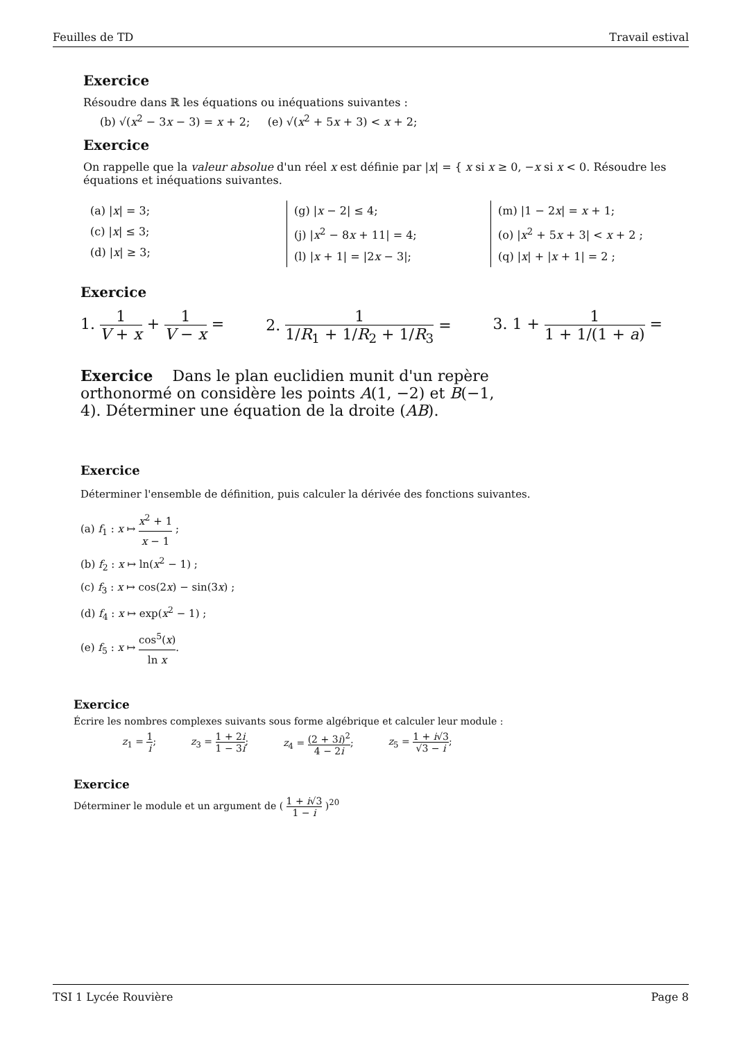Feuilles de TD Travail estival
Exercice
Résoudre dans ℝ les équations ou inéquations suivantes :
(b) √(x<sup>2</sup> − 3x − 3) = x + 2; (e) √(x<sup>2</sup> + 5x + 3) < x + 2;
Exercice
On rappelle que la valeur absolue d'un réel x est définie par |x| = { x si x ≥ 0, −x si x < 0. Résoudre les équations et inéquations suivantes.
(a) |x| = 3;
(c) |x| ≤ 3;
(d) |x| ≥ 3;
(g) |x − 2| ≤ 4;
(j) |x<sup>2</sup> − 8x + 11| = 4;
(l) |x + 1| = |2x − 3|;
(m) |1 − 2x| = x + 1;
(o) |x<sup>2</sup> + 5x + 3| < x + 2 ;
(q) |x| + |x + 1| = 2 ;
Exercice
1. 1 V + x + 1 V − x = 2. 1 1/R<sub>1</sub> + 1/R<sub>2</sub> + 1/R<sub>3</sub> = 3. 1 + 1 1 + 1/(1 + a) =
Exercice Dans le plan euclidien munit d'un repère orthonormé on considère les points A(1, −2) et B(−1, 4). Déterminer une équation de la droite (AB).
Exercice
Déterminer l'ensemble de définition, puis calculer la dérivée des fonctions suivantes.
(a) f<sub>1</sub> : x ↦ x<sup>2</sup> + 1 x − 1 ;
(b) f<sub>2</sub> : x ↦ ln(x<sup>2</sup> − 1) ;
(c) f<sub>3</sub> : x ↦ cos(2x) − sin(3x) ;
(d) f<sub>4</sub> : x ↦ exp(x<sup>2</sup> − 1) ;
(e) f<sub>5</sub> : x ↦ cos<sup>5</sup>(x) ln x.
Exercice
Écrire les nombres complexes suivants sous forme algébrique et calculer leur module :
z<sub>1</sub> = 1 i; z<sub>3</sub> = 1 + 2i 1 − 3i; z<sub>4</sub> = (2 + 3i)<sup>2</sup> 4 − 2i; z<sub>5</sub> = 1 + i√3 √3 − i;
Exercice
Déterminer le module et un argument de ( 1 + i√3 1 − i )<sup>20</sup>
TSI 1 Lycée Rouvière Page 8